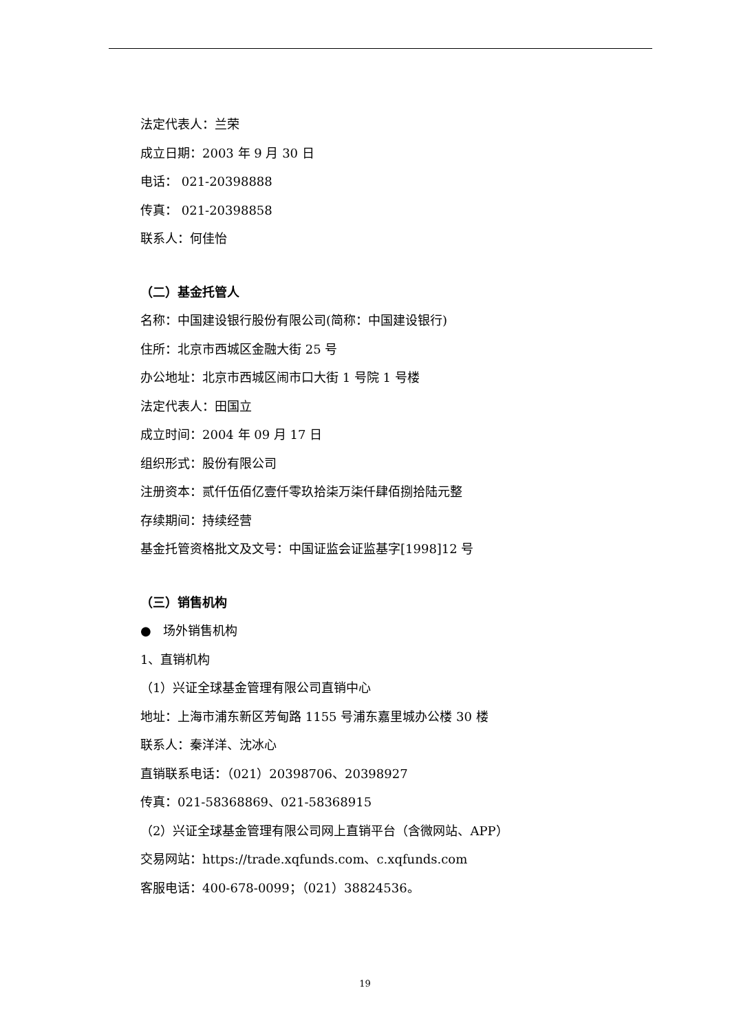法定代表人：兰荣
成立日期：2003 年 9 月 30 日
电话： 021-20398888
传真： 021-20398858
联系人：何佳怡
（二）基金托管人
名称：中国建设银行股份有限公司(简称：中国建设银行)
住所：北京市西城区金融大街 25 号
办公地址：北京市西城区闹市口大街 1 号院 1 号楼
法定代表人：田国立
成立时间：2004 年 09 月 17 日
组织形式：股份有限公司
注册资本：贰仟伍佰亿壹仟零玖拾柒万柒仟肆佰捌拾陆元整
存续期间：持续经营
基金托管资格批文及文号：中国证监会证监基字[1998]12 号
（三）销售机构
● 场外销售机构
1、直销机构
（1）兴证全球基金管理有限公司直销中心
地址：上海市浦东新区芳甸路 1155 号浦东嘉里城办公楼 30 楼
联系人：秦洋洋、沈冰心
直销联系电话：（021）20398706、20398927
传真：021-58368869、021-58368915
（2）兴证全球基金管理有限公司网上直销平台（含微网站、APP）
交易网站：https://trade.xqfunds.com、c.xqfunds.com
客服电话：400-678-0099；（021）38824536。
19